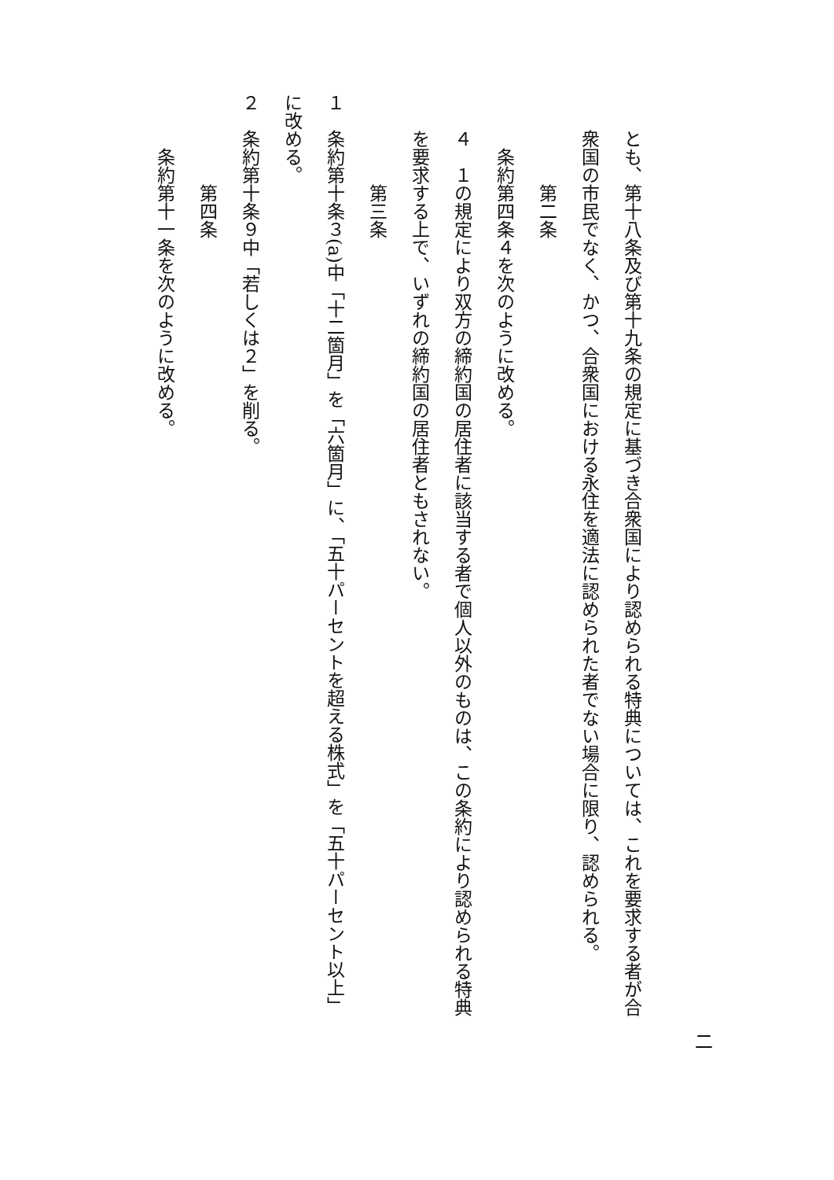二
とも、第十八条及び第十九条の規定に基づき合衆国により認められる特典については、これを要求する者が合衆国の市民でなく、かつ、合衆国における永住を適法に認められた者でない場合に限り、認められる。
第二条
条約第四条４を次のように改める。
４　１の規定により双方の締約国の居住者に該当する者で個人以外のものは、この条約により認められる特典を要求する上で、いずれの締約国の居住者ともされない。
第三条
１　条約第十条３(a)中「十二箇月」を「六箇月」に、「五十パーセントを超える株式」を「五十パーセント以上」に改める。
２　条約第十条９中「若しくは２」を削る。
第四条
条約第十一条を次のように改める。